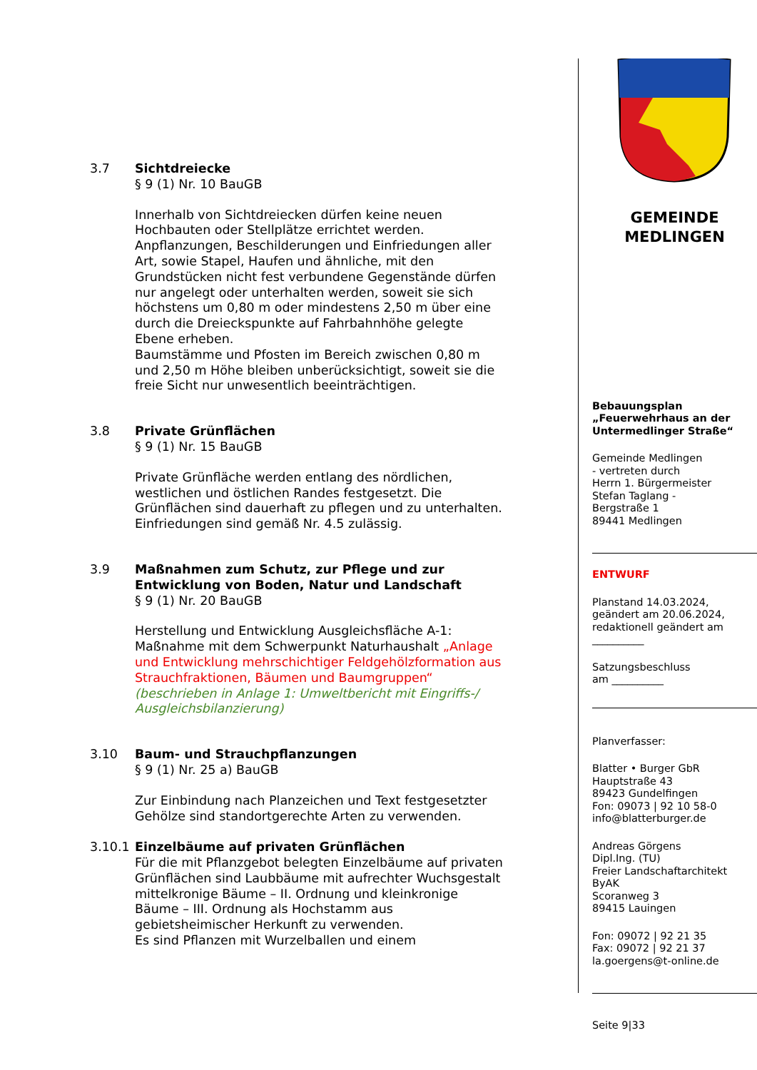3.7 Sichtdreiecke
§ 9 (1) Nr. 10 BauGB
Innerhalb von Sichtdreiecken dürfen keine neuen Hochbauten oder Stellplätze errichtet werden. Anpflanzungen, Beschilderungen und Einfriedungen aller Art, sowie Stapel, Haufen und ähnliche, mit den Grundstücken nicht fest verbundene Gegenstände dürfen nur angelegt oder unterhalten werden, soweit sie sich höchstens um 0,80 m oder mindestens 2,50 m über eine durch die Dreieckspunkte auf Fahrbahnhöhe gelegte Ebene erheben.
Baumstämme und Pfosten im Bereich zwischen 0,80 m und 2,50 m Höhe bleiben unberücksichtigt, soweit sie die freie Sicht nur unwesentlich beeinträchtigen.
3.8 Private Grünflächen
§ 9 (1) Nr. 15 BauGB
Private Grünfläche werden entlang des nördlichen, westlichen und östlichen Randes festgesetzt. Die Grünflächen sind dauerhaft zu pflegen und zu unterhalten.
Einfriedungen sind gemäß Nr. 4.5 zulässig.
3.9 Maßnahmen zum Schutz, zur Pflege und zur Entwicklung von Boden, Natur und Landschaft
§ 9 (1) Nr. 20 BauGB
Herstellung und Entwicklung Ausgleichsfläche A-1:
Maßnahme mit dem Schwerpunkt Naturhaushalt „Anlage und Entwicklung mehrschichtiger Feldgehölzformation aus Strauchfraktionen, Bäumen und Baumgruppen“ (beschrieben in Anlage 1: Umweltbericht mit Eingriffs-/ Ausgleichsbilanzierung)
3.10 Baum- und Strauchpflanzungen
§ 9 (1) Nr. 25 a) BauGB
Zur Einbindung nach Planzeichen und Text festgesetzter Gehölze sind standortgerechte Arten zu verwenden.
3.10.1 Einzelbäume auf privaten Grünflächen
Für die mit Pflanzgebot belegten Einzelbäume auf privaten Grünflächen sind Laubbäume mit aufrechter Wuchsgestalt mittelkronige Bäume – II. Ordnung und kleinkronige Bäume – III. Ordnung als Hochstamm aus gebietsheimischer Herkunft zu verwenden.
Es sind Pflanzen mit Wurzelballen und einem
GEMEINDE
MEDLINGEN
Bebauungsplan
„Feuerwehrhaus an der Untermedlinger Straße“
Gemeinde Medlingen
- vertreten durch
Herrn 1. Bürgermeister
Stefan Taglang -
Bergstraße 1
89441 Medlingen
ENTWURF
Planstand 14.03.2024,
geändert am 20.06.2024,
redaktionell geändert am
__________
Satzungsbeschluss
am __________
Planverfasser:
Blatter • Burger GbR
Hauptstraße 43
89423 Gundelfingen
Fon: 09073 | 92 10 58-0
info@blatterburger.de
Andreas Görgens
Dipl.Ing. (TU)
Freier Landschaftarchitekt ByAK
Scoranweg 3
89415 Lauingen
Fon: 09072 | 92 21 35
Fax: 09072 | 92 21 37
la.goergens@t-online.de
Seite 9|33